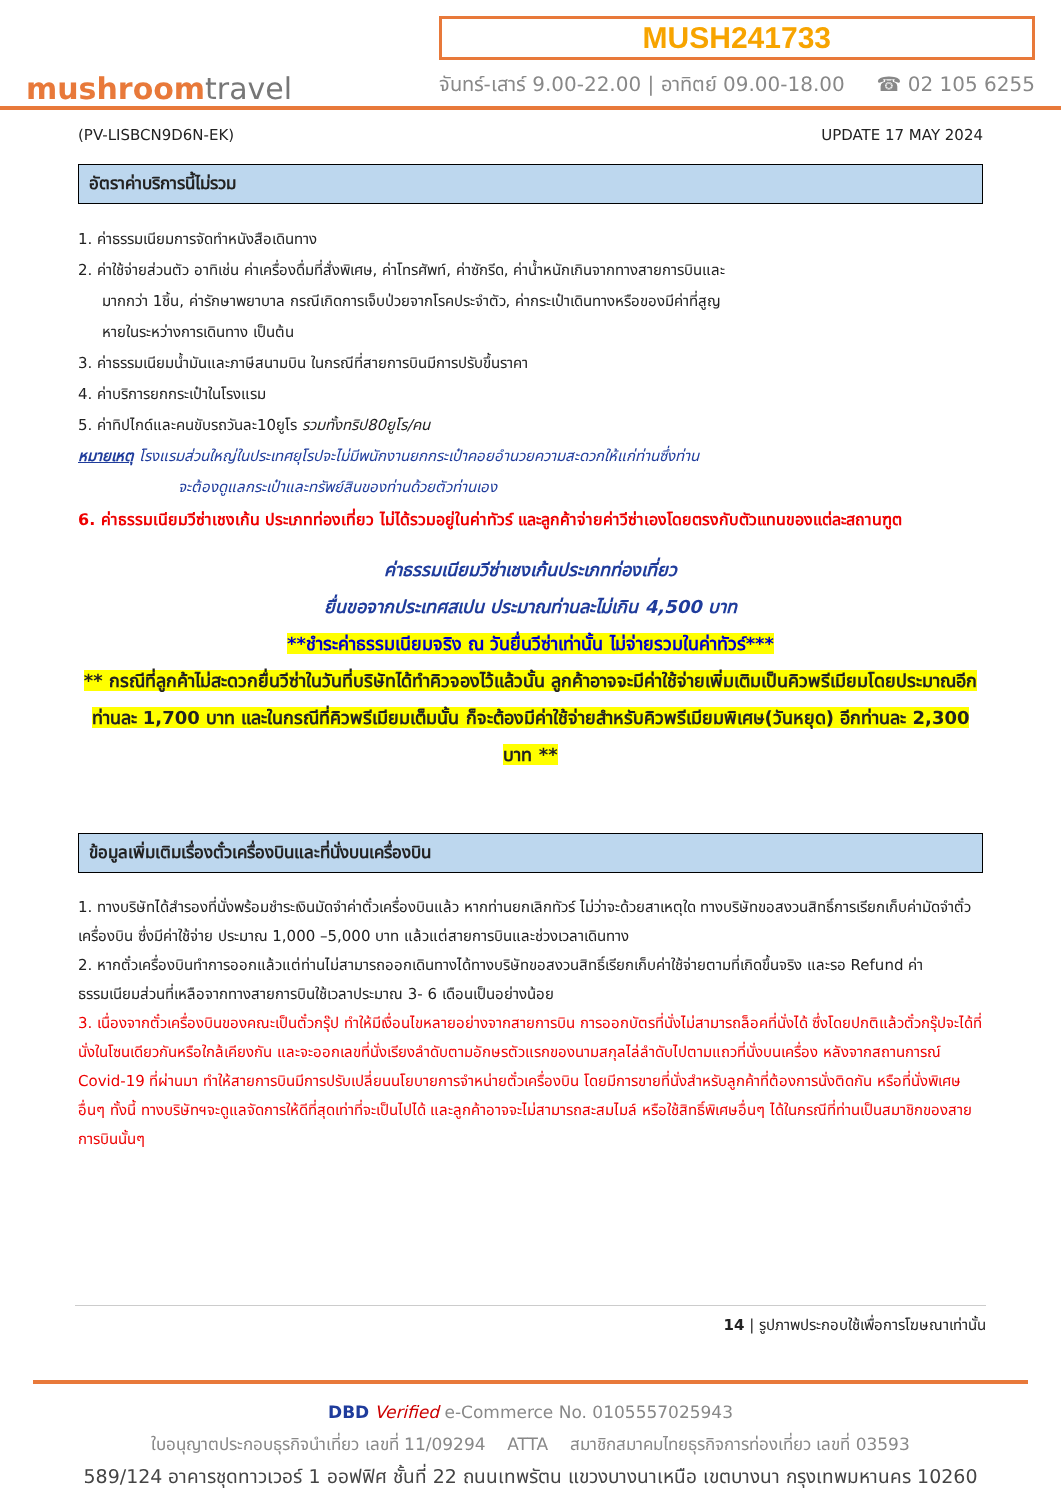mushroomtravel
MUSH241733
จันทร์-เสาร์ 9.00-22.00 | อาทิตย์ 09.00-18.00 ☎ 02 105 6255
(PV-LISBCN9D6N-EK) UPDATE 17 MAY 2024
อัตราค่าบริการนี้ไม่รวม
1. ค่าธรรมเนียมการจัดทำหนังสือเดินทาง
2. ค่าใช้จ่ายส่วนตัว อาทิเช่น ค่าเครื่องดื่มที่สั่งพิเศษ, ค่าโทรศัพท์, ค่าซักรีด, ค่าน้ำหนักเกินจากทางสายการบินและ
มากกว่า 1ชิ้น, ค่ารักษาพยาบาล กรณีเกิดการเจ็บป่วยจากโรคประจำตัว, ค่ากระเป๋าเดินทางหรือของมีค่าที่สูญ
หายในระหว่างการเดินทาง เป็นต้น
3. ค่าธรรมเนียมน้ำมันและภาษีสนามบิน ในกรณีที่สายการบินมีการปรับขึ้นราคา
4. ค่าบริการยกกระเป๋าในโรงแรม
5. ค่าทิปไกด์และคนขับรถวันละ10ยูโร รวมทั้งทริป80ยูโร/คน
หมายเหตุ โรงแรมส่วนใหญ่ในประเทศยุโรปจะไม่มีพนักงานยกกระเป๋าคอยอำนวยความสะดวกให้แก่ท่านซึ่งท่าน
จะต้องดูแลกระเป๋าและทรัพย์สินของท่านด้วยตัวท่านเอง
6. ค่าธรรมเนียมวีซ่าเชงเก้น ประเภทท่องเที่ยว ไม่ได้รวมอยู่ในค่าทัวร์ และลูกค้าจ่ายค่าวีซ่าเองโดยตรงกับตัวแทนของแต่ละสถานฑูต
ค่าธรรมเนียมวีซ่าเชงเก้นประเภทท่องเที่ยว
ยื่นขอจากประเทศสเปน ประมาณท่านละไม่เกิน 4,500 บาท
**ชำระค่าธรรมเนียมจริง ณ วันยื่นวีซ่าเท่านั้น ไม่จ่ายรวมในค่าทัวร์***
** กรณีที่ลูกค้าไม่สะดวกยื่นวีซ่าในวันที่บริษัทได้ทำคิวจองไว้แล้วนั้น ลูกค้าอาจจะมีค่าใช้จ่ายเพิ่มเติมเป็นคิวพรีเมียมโดยประมาณอีกท่านละ 1,700 บาท และในกรณีที่คิวพรีเมียมเต็มนั้น ก็จะต้องมีค่าใช้จ่ายสำหรับคิวพรีเมียมพิเศษ(วันหยุด) อีกท่านละ 2,300 บาท **
ข้อมูลเพิ่มเติมเรื่องตั๋วเครื่องบินและที่นั่งบนเครื่องบิน
1. ทางบริษัทได้สำรองที่นั่งพร้อมชำระเงินมัดจำค่าตั๋วเครื่องบินแล้ว หากท่านยกเลิกทัวร์ ไม่ว่าจะด้วยสาเหตุใด ทางบริษัทขอสงวนสิทธิ์การเรียกเก็บค่ามัดจำตั๋วเครื่องบิน ซึ่งมีค่าใช้จ่าย ประมาณ 1,000 –5,000 บาท แล้วแต่สายการบินและช่วงเวลาเดินทาง
2. หากตั๋วเครื่องบินทำการออกแล้วแต่ท่านไม่สามารถออกเดินทางได้ทางบริษัทขอสงวนสิทธิ์เรียกเก็บค่าใช้จ่ายตามที่เกิดขึ้นจริง และรอ Refund ค่าธรรมเนียมส่วนที่เหลือจากทางสายการบินใช้เวลาประมาณ 3- 6 เดือนเป็นอย่างน้อย
3. เนื่องจากตั๋วเครื่องบินของคณะเป็นตั๋วกรุ๊ป ทำให้มีเงื่อนไขหลายอย่างจากสายการบิน การออกบัตรที่นั่งไม่สามารถล็อคที่นั่งได้ ซึ่งโดยปกติแล้วตั๋วกรุ๊ปจะได้ที่นั่งในโซนเดียวกันหรือใกล้เคียงกัน และจะออกเลขที่นั่งเรียงลำดับตามอักษรตัวแรกของนามสกุลไล่ลำดับไปตามแถวที่นั่งบนเครื่อง หลังจากสถานการณ์ Covid-19 ที่ผ่านมา ทำให้สายการบินมีการปรับเปลี่ยนนโยบายการจำหน่ายตั๋วเครื่องบิน โดยมีการขายที่นั่งสำหรับลูกค้าที่ต้องการนั่งติดกัน หรือที่นั่งพิเศษอื่นๆ ทั้งนี้ ทางบริษัทฯจะดูแลจัดการให้ดีที่สุดเท่าที่จะเป็นไปได้ และลูกค้าอาจจะไม่สามารถสะสมไมล์ หรือใช้สิทธิ์พิเศษอื่นๆ ได้ในกรณีที่ท่านเป็นสมาชิกของสายการบินนั้นๆ
14 | รูปภาพประกอบใช้เพื่อการโฆษณาเท่านั้น
DBD Verified e-Commerce No. 0105557025943
ใบอนุญาตประกอบธุรกิจนำเที่ยว เลขที่ 11/09294 ATTA สมาชิกสมาคมไทยธุรกิจการท่องเที่ยว เลขที่ 03593
589/124 อาคารชุดทาวเวอร์ 1 ออฟฟิศ ชั้นที่ 22 ถนนเทพรัตน แขวงบางนาเหนือ เขตบางนา กรุงเทพมหานคร 10260